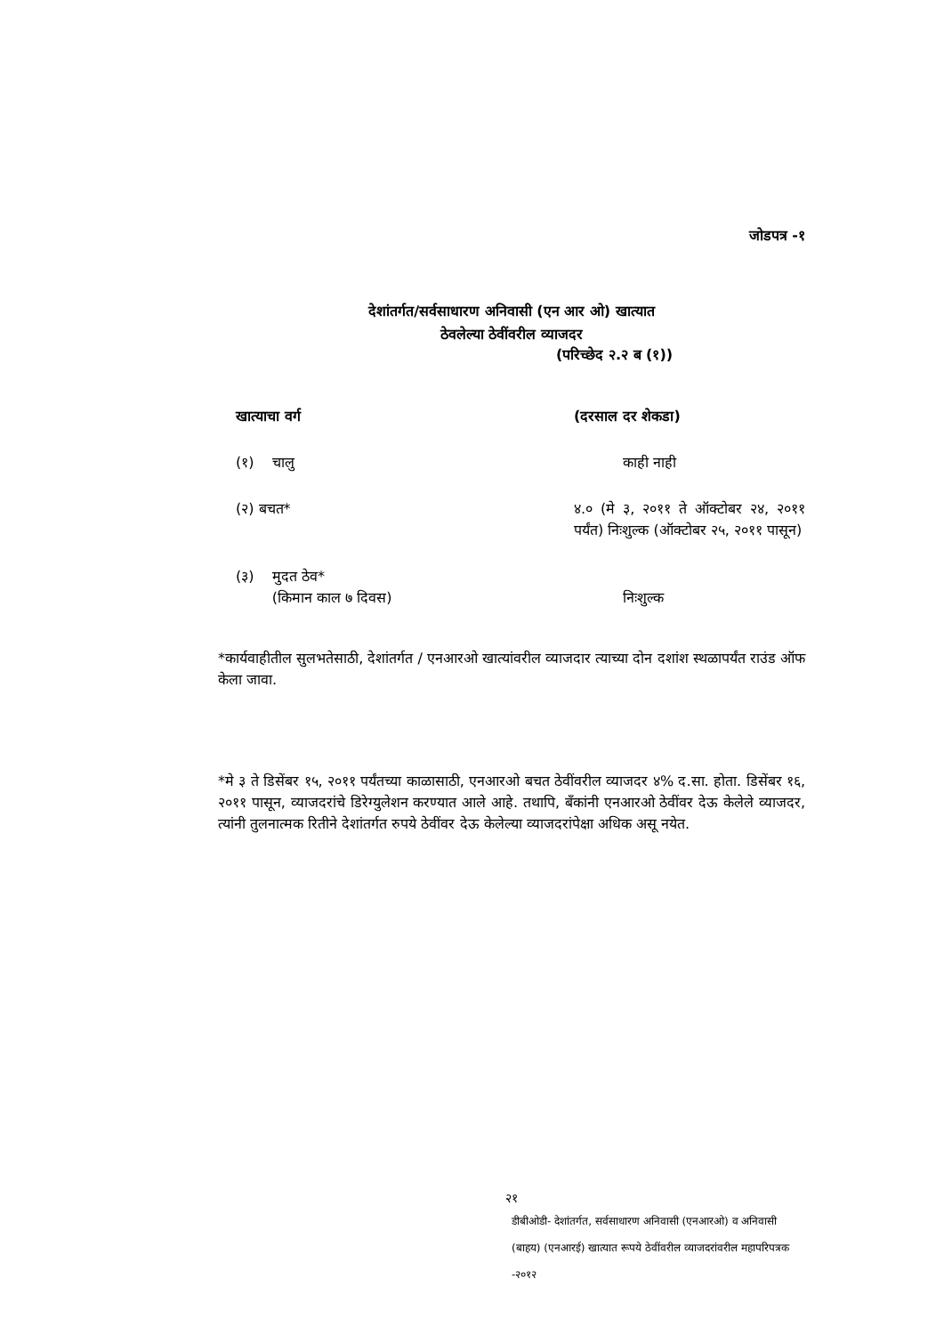जोडपत्र -१
देशांतर्गत/सर्वसाधारण अनिवासी (एन आर ओ) खात्यात
ठेवलेल्या ठेवींवरील व्याजदर
(परिच्छेद २.२ ब (१))
| खात्याचा वर्ग | (दरसाल दर शेकडा) |
| --- | --- |
| (१) चालु | काही नाही |
| (२) बचत* | ४.० (मे ३, २०११ ते ऑक्टोबर २४, २०११ पर्यंत) निःशुल्क (ऑक्टोबर २५, २०११ पासून) |
| (३) मुदत ठेव* (किमान काल ७ दिवस) | निःशुल्क |
*कार्यवाहीतील सुलभतेसाठी, देशांतर्गत / एनआरओ खात्यांवरील व्याजदार त्याच्या दोन दशांश स्थळापर्यंत राउंड ऑफ केला जावा.
*मे ३ ते डिसेंबर १५, २०११ पर्यंतच्या काळासाठी, एनआरओ बचत ठेवींवरील व्याजदर ४% द.सा. होता. डिसेंबर १६, २०११ पासून, व्याजदरांचे डिरेग्युलेशन करण्यात आले आहे. तथापि, बँकांनी एनआरओ ठेवींवर देऊ केलेले व्याजदर, त्यांनी तुलनात्मक रितीने देशांतर्गत रुपये ठेवींवर देऊ केलेल्या व्याजदरांपेक्षा अधिक असू नयेत.
२१
डीबीओडी- देशांतर्गत, सर्वसाधारण अनिवासी (एनआरओ) व अनिवासी
(बाहय) (एनआरई) खात्यात रूपये ठेवींवरील व्याजदरांवरील महापरिपत्रक -२०१२